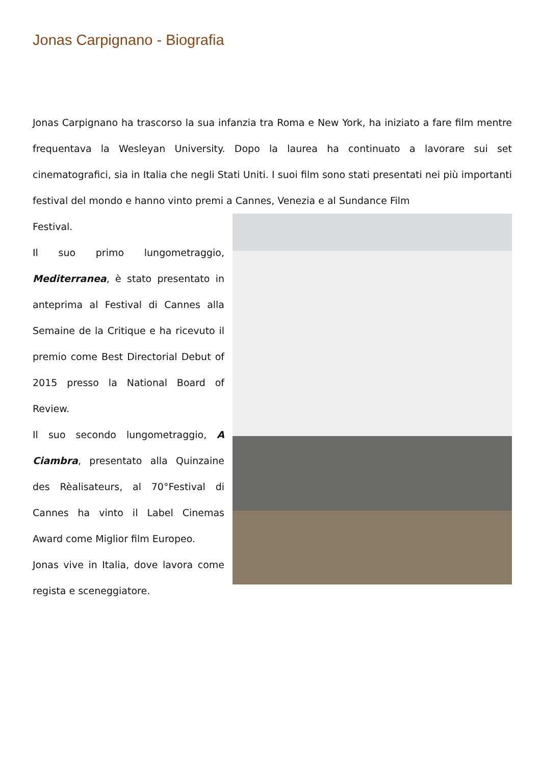Jonas Carpignano - Biografia
Jonas Carpignano ha trascorso la sua infanzia tra Roma e New York, ha iniziato a fare film mentre frequentava la Wesleyan University. Dopo la laurea ha continuato a lavorare sui set cinematografici, sia in Italia che negli Stati Uniti. I suoi film sono stati presentati nei più importanti festival del mondo e hanno vinto premi a Cannes, Venezia e al Sundance Film
Festival.
Il suo primo lungometraggio, Mediterranea, è stato presentato in anteprima al Festival di Cannes alla Semaine de la Critique e ha ricevuto il premio come Best Directorial Debut of 2015 presso la National Board of Review.
Il suo secondo lungometraggio, A Ciambra, presentato alla Quinzaine des Rèalisateurs, al 70°Festival di Cannes ha vinto il Label Cinemas Award come Miglior film Europeo.
Jonas vive in Italia, dove lavora come regista e sceneggiatore.